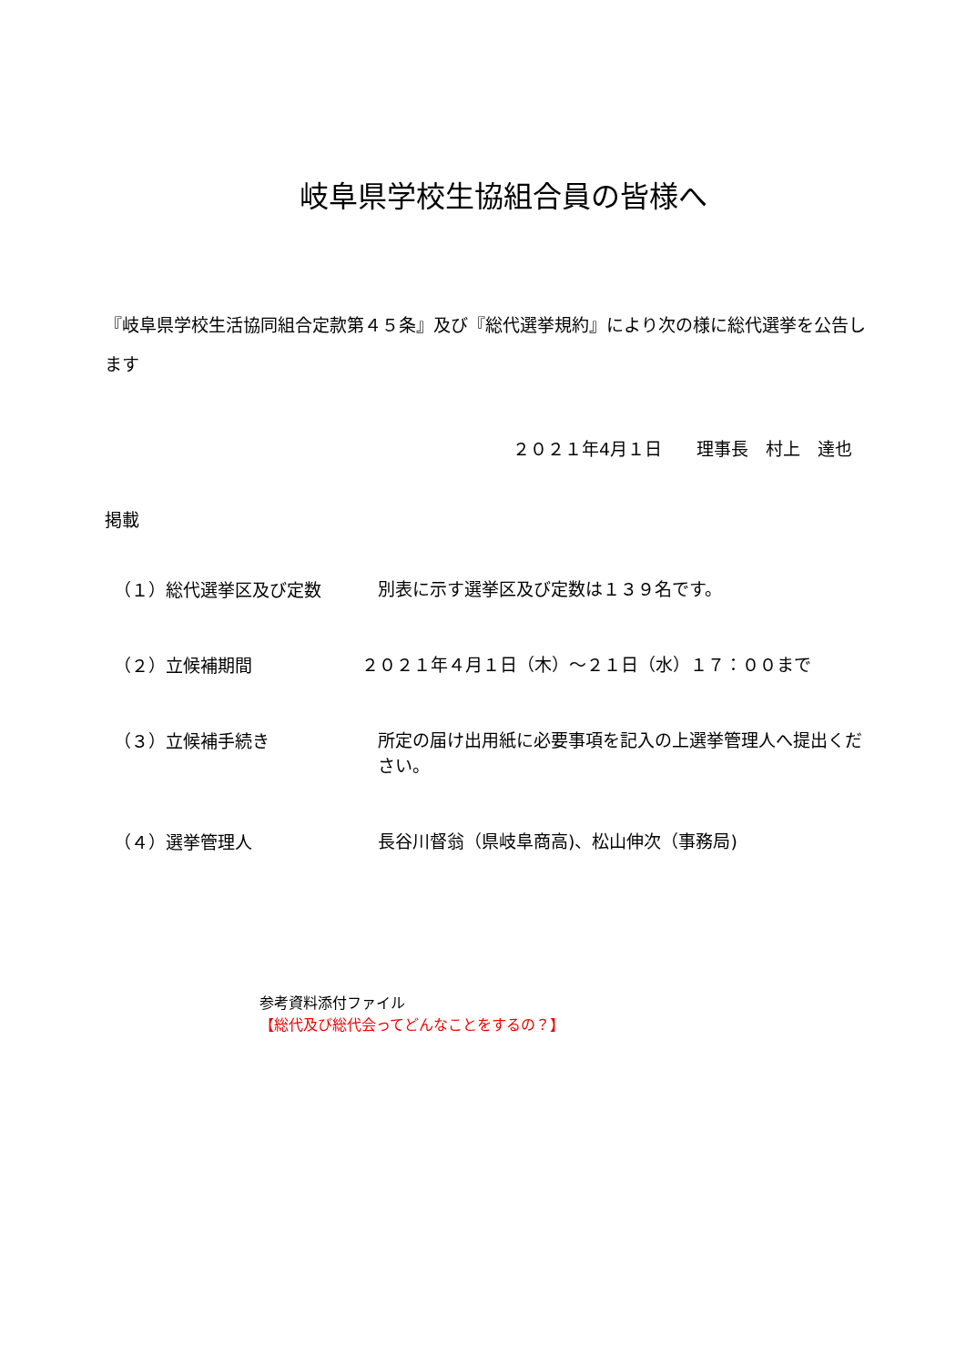岐阜県学校生協組合員の皆様へ
『岐阜県学校生活協同組合定款第４５条』及び『総代選挙規約』により次の様に総代選挙を公告します
２０２１年4月１日　　理事長　村上　達也
掲載
（１）総代選挙区及び定数
別表に示す選挙区及び定数は１３９名です。
（２）立候補期間
２０２１年４月１日（木）～２１日（水）１７：００まで
（３）立候補手続き
所定の届け出用紙に必要事項を記入の上選挙管理人へ提出ください。
（４）選挙管理人
長谷川督翁（県岐阜商高)、松山伸次（事務局)
参考資料添付ファイル
【総代及び総代会ってどんなことをするの？】